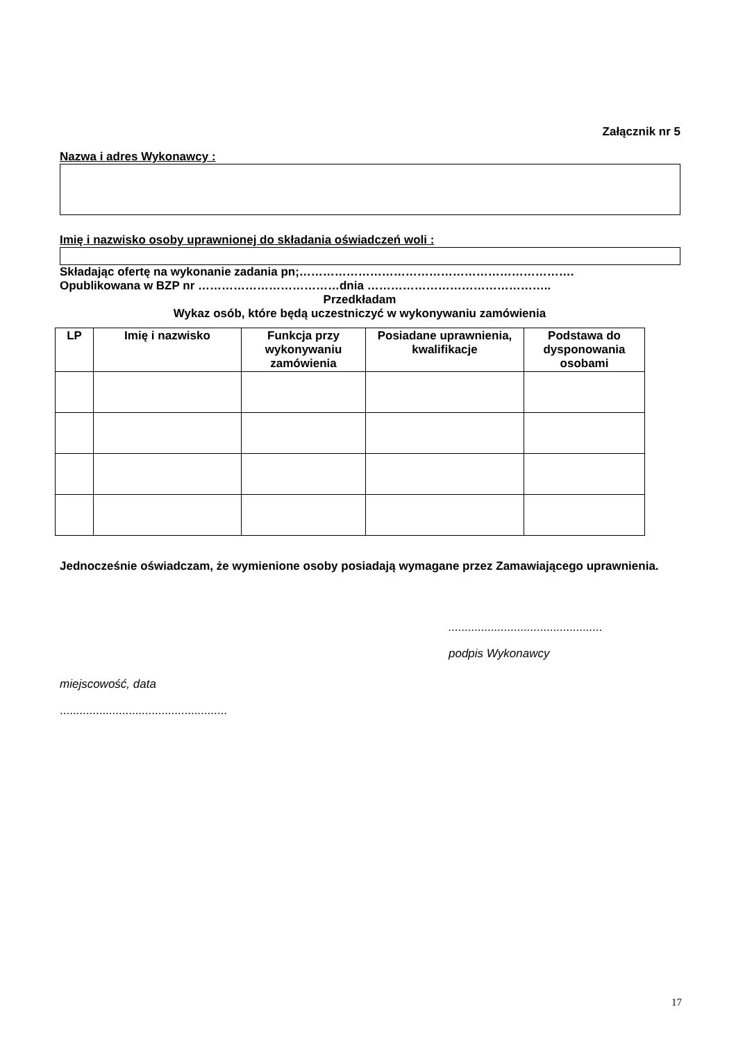Załącznik nr 5
Nazwa i adres Wykonawcy :
Imię i nazwisko osoby uprawnionej do składania oświadczeń woli :
Składając ofertę na wykonanie zadania pn;…………………………………………………………….
Opublikowana w BZP nr ………………………………dnia ………………………………………..
Przedkładam
Wykaz osób, które będą uczestniczyć w wykonywaniu zamówienia
| LP | Imię i nazwisko | Funkcja przy wykonywaniu zamówienia | Posiadane uprawnienia, kwalifikacje | Podstawa do dysponowania osobami |
| --- | --- | --- | --- | --- |
Jednocześnie oświadczam, że wymienione osoby posiadają wymagane przez Zamawiającego uprawnienia.
...............................................
podpis Wykonawcy
miejscowość, data
...................................................
17